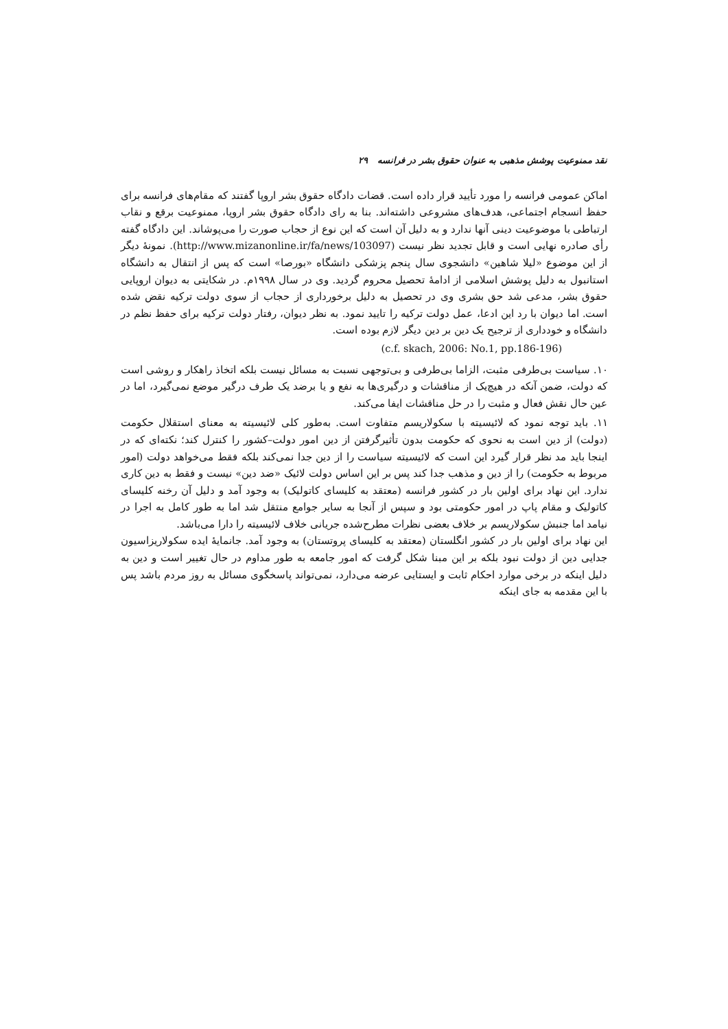نقد ممنوعیت پوشش مذهبی به عنوان حقوق بشر در فرانسه ۲۹
اماکن عمومی فرانسه را مورد تأیید قرار داده است. قضات دادگاه حقوق بشر اروپا گفتند که مقام‌های فرانسه برای حفظ انسجام اجتماعی، هدف‌های مشروعی داشته‌اند. بنا به رای دادگاه حقوق بشر اروپا، ممنوعیت برقع و نقاب ارتباطی با موضوعیت دینی آنها ندارد و به دلیل آن است که این نوع از حجاب صورت را می‌پوشاند. این دادگاه گفته رأی صادره نهایی است و قابل تجدید نظر نیست (http://www.mizanonline.ir/fa/news/103097). نمونهٔ دیگر از این موضوع «لیلا شاهین» دانشجوی سال پنجم پزشکی دانشگاه «بورصا» است که پس از انتقال به دانشگاه استانبول به دلیل پوشش اسلامی از ادامهٔ تحصیل محروم گردید. وی در سال ۱۹۹۸م. در شکایتی به دیوان اروپایی حقوق بشر، مدعی شد حق بشری وی در تحصیل به دلیل برخورداری از حجاب از سوی دولت ترکیه نقض شده است. اما دیوان با رد این ادعا، عمل دولت ترکیه را تایید نمود. به نظر دیوان، رفتار دولت ترکیه برای حفظ نظم در دانشگاه و خودداری از ترجیح یک دین بر دین دیگر لازم بوده است.
(c.f. skach, 2006: No.1, pp.186-196)
۱۰. سیاست بی‌طرفی مثبت، الزاما بی‌طرفی و بی‌توجهی نسبت به مسائل نیست بلکه اتخاذ راهکار و روشی است که دولت، ضمن آنکه در هیچ‌یک از مناقشات و درگیری‌ها به نفع و یا برضد یک طرف درگیر موضع نمی‌گیرد، اما در عین حال نقش فعال و مثبت را در حل مناقشات ایفا می‌کند.
۱۱. باید توجه نمود که لائیسیته با سکولاریسم متفاوت است. به‌طور کلی لائیسیته به معنای استقلال حکومت (دولت) از دین است به نحوی که حکومت بدون تأثیرگرفتن از دین امور دولت–کشور را کنترل کند؛ نکته‌ای که در اینجا باید مد نظر قرار گیرد این است که لائیسیته سیاست را از دین جدا نمی‌کند بلکه فقط می‌خواهد دولت (امور مربوط به حکومت) را از دین و مذهب جدا کند پس بر این اساس دولت لائیک «ضد دین» نیست و فقط به دین کاری ندارد. این نهاد برای اولین بار در کشور فرانسه (معتقد به کلیسای کاتولیک) به وجود آمد و دلیل آن رخنه کلیسای کاتولیک و مقام پاپ در امور حکومتی بود و سپس از آنجا به سایر جوامع منتقل شد اما به طور کامل به اجرا در نیامد اما جنبش سکولاریسم بر خلاف بعضی نظرات مطرح‌شده جریانی خلاف لائیسیته را دارا می‌باشد.
این نهاد برای اولین بار در کشور انگلستان (معتقد به کلیسای پروتستان) به وجود آمد. جانمایهٔ ایده سکولاریزاسیون جدایی دین از دولت نبود بلکه بر این مبنا شکل گرفت که امور جامعه به طور مداوم در حال تغییر است و دین به دلیل اینکه در برخی موارد احکام ثابت و ایستایی عرضه می‌دارد، نمی‌تواند پاسخگوی مسائل به روز مردم باشد پس با این مقدمه به جای اینکه